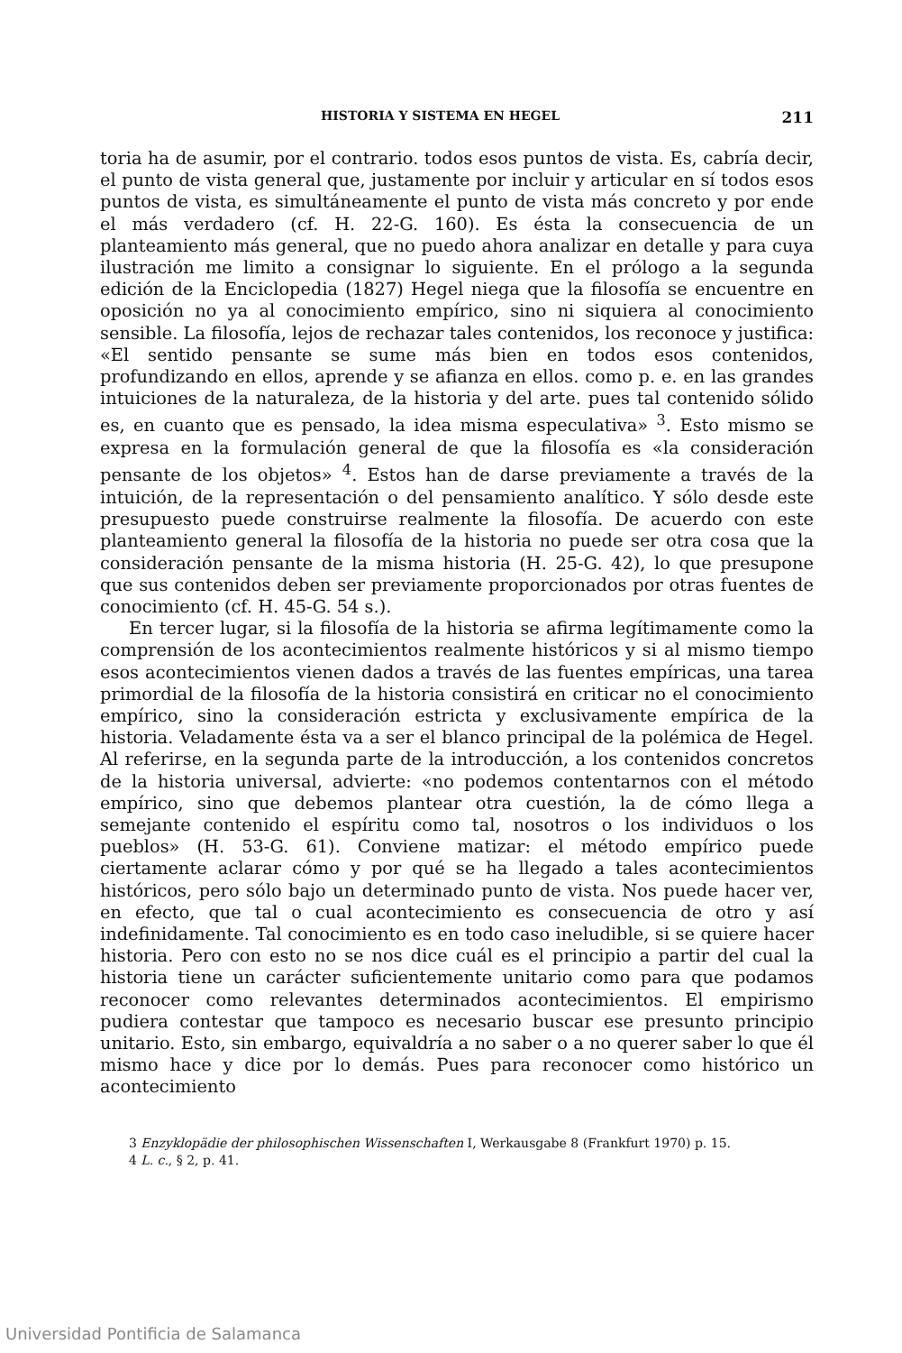HISTORIA Y SISTEMA EN HEGEL 211
toria ha de asumir, por el contrario. todos esos puntos de vista. Es, cabría decir, el punto de vista general que, justamente por incluir y articular en sí todos esos puntos de vista, es simultáneamente el punto de vista más concreto y por ende el más verdadero (cf. H. 22-G. 160). Es ésta la consecuencia de un planteamiento más general, que no puedo ahora analizar en detalle y para cuya ilustración me limito a consignar lo siguiente. En el prólogo a la segunda edición de la Enciclopedia (1827) Hegel niega que la filosofía se encuentre en oposición no ya al conocimiento empírico, sino ni siquiera al conocimiento sensible. La filosofía, lejos de rechazar tales contenidos, los reconoce y justifica: «El sentido pensante se sume más bien en todos esos contenidos, profundizando en ellos, aprende y se afianza en ellos. como p. e. en las grandes intuiciones de la naturaleza, de la historia y del arte. pues tal contenido sólido es, en cuanto que es pensado, la idea misma especulativa» <sup>3</sup>. Esto mismo se expresa en la formulación general de que la filosofía es «la consideración pensante de los objetos» <sup>4</sup>. Estos han de darse previamente a través de la intuición, de la representación o del pensamiento analítico. Y sólo desde este presupuesto puede construirse realmente la filosofía. De acuerdo con este planteamiento general la filosofía de la historia no puede ser otra cosa que la consideración pensante de la misma historia (H. 25-G. 42), lo que presupone que sus contenidos deben ser previamente proporcionados por otras fuentes de conocimiento (cf. H. 45-G. 54 s.).
En tercer lugar, si la filosofía de la historia se afirma legítimamente como la comprensión de los acontecimientos realmente históricos y si al mismo tiempo esos acontecimientos vienen dados a través de las fuentes empíricas, una tarea primordial de la filosofía de la historia consistirá en criticar no el conocimiento empírico, sino la consideración estricta y exclusivamente empírica de la historia. Veladamente ésta va a ser el blanco principal de la polémica de Hegel. Al referirse, en la segunda parte de la introducción, a los contenidos concretos de la historia universal, advierte: «no podemos contentarnos con el método empírico, sino que debemos plantear otra cuestión, la de cómo llega a semejante contenido el espíritu como tal, nosotros o los individuos o los pueblos» (H. 53-G. 61). Conviene matizar: el método empírico puede ciertamente aclarar cómo y por qué se ha llegado a tales acontecimientos históricos, pero sólo bajo un determinado punto de vista. Nos puede hacer ver, en efecto, que tal o cual acontecimiento es consecuencia de otro y así indefinidamente. Tal conocimiento es en todo caso ineludible, si se quiere hacer historia. Pero con esto no se nos dice cuál es el principio a partir del cual la historia tiene un carácter suficientemente unitario como para que podamos reconocer como relevantes determinados acontecimientos. El empirismo pudiera contestar que tampoco es necesario buscar ese presunto principio unitario. Esto, sin embargo, equivaldría a no saber o a no querer saber lo que él mismo hace y dice por lo demás. Pues para reconocer como histórico un acontecimiento
3 Enzyklopädie der philosophischen Wissenschaften I, Werkausgabe 8 (Frankfurt 1970) p. 15.
4 L. c., § 2, p. 41.
Universidad Pontificia de Salamanca